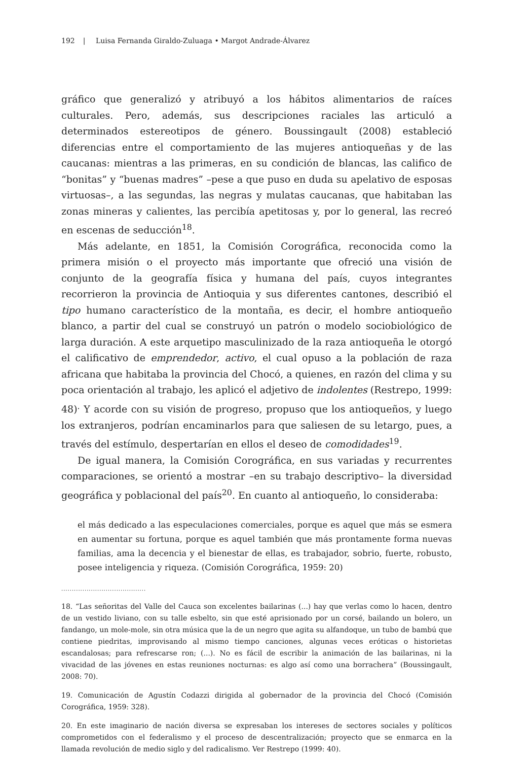192 | Luisa Fernanda Giraldo-Zuluaga • Margot Andrade-Álvarez
gráfico que generalizó y atribuyó a los hábitos alimentarios de raíces culturales. Pero, además, sus descripciones raciales las articuló a determinados estereotipos de género. Boussingault (2008) estableció diferencias entre el comportamiento de las mujeres antioqueñas y de las caucanas: mientras a las primeras, en su condición de blancas, las califico de “bonitas” y “buenas madres” –pese a que puso en duda su apelativo de esposas virtuosas–, a las segundas, las negras y mulatas caucanas, que habitaban las zonas mineras y calientes, las percibía apetitosas y, por lo general, las recreó en escenas de seducción<sup>18</sup>.
Más adelante, en 1851, la Comisión Corográfica, reconocida como la primera misión o el proyecto más importante que ofreció una visión de conjunto de la geografía física y humana del país, cuyos integrantes recorrieron la provincia de Antioquia y sus diferentes cantones, describió el tipo humano característico de la montaña, es decir, el hombre antioqueño blanco, a partir del cual se construyó un patrón o modelo sociobiológico de larga duración. A este arquetipo masculinizado de la raza antioqueña le otorgó el calificativo de emprendedor, activo, el cual opuso a la población de raza africana que habitaba la provincia del Chocó, a quienes, en razón del clima y su poca orientación al trabajo, les aplicó el adjetivo de indolentes (Restrepo, 1999: 48)<sup>.</sup> Y acorde con su visión de progreso, propuso que los antioqueños, y luego los extranjeros, podrían encaminarlos para que saliesen de su letargo, pues, a través del estímulo, despertarían en ellos el deseo de comodidades<sup>19</sup>.
De igual manera, la Comisión Corográfica, en sus variadas y recurrentes comparaciones, se orientó a mostrar –en su trabajo descriptivo– la diversidad geográfica y poblacional del país<sup>20</sup>. En cuanto al antioqueño, lo consideraba:
el más dedicado a las especulaciones comerciales, porque es aquel que más se esmera en aumentar su fortuna, porque es aquel también que más prontamente forma nuevas familias, ama la decencia y el bienestar de ellas, es trabajador, sobrio, fuerte, robusto, posee inteligencia y riqueza. (Comisión Corográfica, 1959: 20)
........................................
18. “Las señoritas del Valle del Cauca son excelentes bailarinas (...) hay que verlas como lo hacen, dentro de un vestido liviano, con su talle esbelto, sin que esté aprisionado por un corsé, bailando un bolero, un fandango, un mole-mole, sin otra música que la de un negro que agita su alfandoque, un tubo de bambú que contiene piedritas, improvisando al mismo tiempo canciones, algunas veces eróticas o historietas escandalosas; para refrescarse ron; (...). No es fácil de escribir la animación de las bailarinas, ni la vivacidad de las jóvenes en estas reuniones nocturnas: es algo así como una borrachera” (Boussingault, 2008: 70).
19. Comunicación de Agustín Codazzi dirigida al gobernador de la provincia del Chocó (Comisión Corográfica, 1959: 328).
20. En este imaginario de nación diversa se expresaban los intereses de sectores sociales y políticos comprometidos con el federalismo y el proceso de descentralización; proyecto que se enmarca en la llamada revolución de medio siglo y del radicalismo. Ver Restrepo (1999: 40).